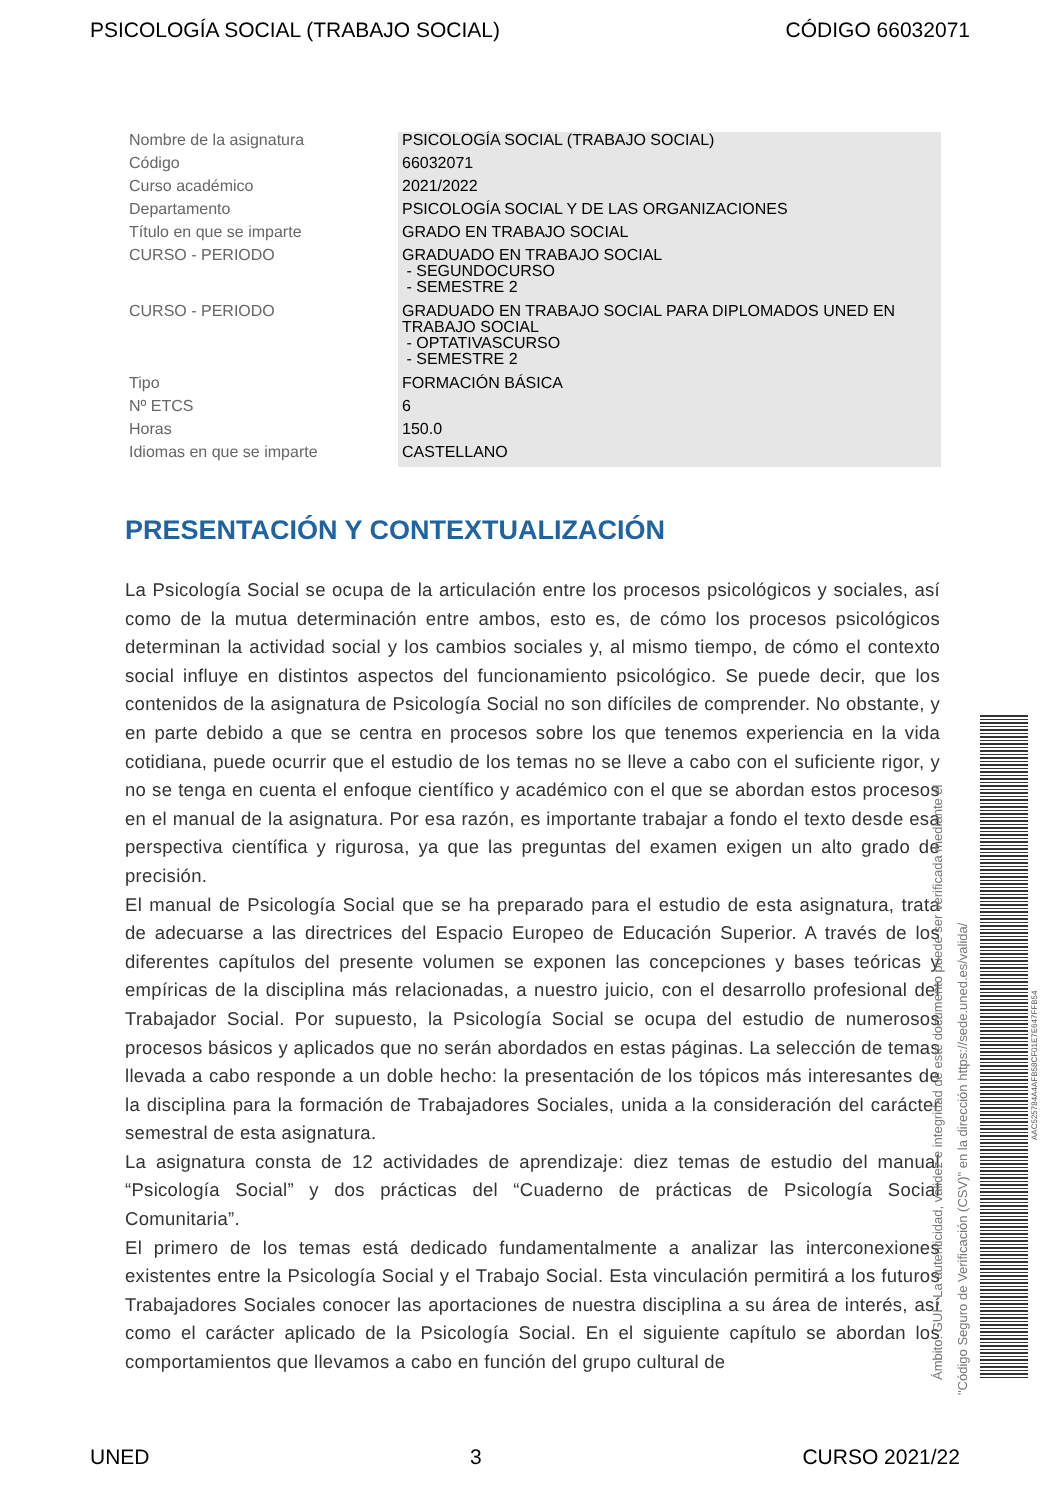PSICOLOGÍA SOCIAL (TRABAJO SOCIAL) CÓDIGO 66032071
| Nombre de la asignatura | PSICOLOGÍA SOCIAL (TRABAJO SOCIAL) |
| Código | 66032071 |
| Curso académico | 2021/2022 |
| Departamento | PSICOLOGÍA SOCIAL Y DE LAS ORGANIZACIONES |
| Título en que se imparte | GRADO EN TRABAJO SOCIAL |
| CURSO - PERIODO | GRADUADO EN TRABAJO SOCIAL - SEGUNDOCURSO - SEMESTRE 2 |
| CURSO - PERIODO | GRADUADO EN TRABAJO SOCIAL PARA DIPLOMADOS UNED EN TRABAJO SOCIAL - OPTATIVASCURSO - SEMESTRE 2 |
| Tipo | FORMACIÓN BÁSICA |
| Nº ETCS | 6 |
| Horas | 150.0 |
| Idiomas en que se imparte | CASTELLANO |
PRESENTACIÓN Y CONTEXTUALIZACIÓN
La Psicología Social se ocupa de la articulación entre los procesos psicológicos y sociales, así como de la mutua determinación entre ambos, esto es, de cómo los procesos psicológicos determinan la actividad social y los cambios sociales y, al mismo tiempo, de cómo el contexto social influye en distintos aspectos del funcionamiento psicológico. Se puede decir, que los contenidos de la asignatura de Psicología Social no son difíciles de comprender. No obstante, y en parte debido a que se centra en procesos sobre los que tenemos experiencia en la vida cotidiana, puede ocurrir que el estudio de los temas no se lleve a cabo con el suficiente rigor, y no se tenga en cuenta el enfoque científico y académico con el que se abordan estos procesos en el manual de la asignatura. Por esa razón, es importante trabajar a fondo el texto desde esa perspectiva científica y rigurosa, ya que las preguntas del examen exigen un alto grado de precisión.
El manual de Psicología Social que se ha preparado para el estudio de esta asignatura, trata de adecuarse a las directrices del Espacio Europeo de Educación Superior. A través de los diferentes capítulos del presente volumen se exponen las concepciones y bases teóricas y empíricas de la disciplina más relacionadas, a nuestro juicio, con el desarrollo profesional del Trabajador Social. Por supuesto, la Psicología Social se ocupa del estudio de numerosos procesos básicos y aplicados que no serán abordados en estas páginas. La selección de temas llevada a cabo responde a un doble hecho: la presentación de los tópicos más interesantes de la disciplina para la formación de Trabajadores Sociales, unida a la consideración del carácter semestral de esta asignatura.
La asignatura consta de 12 actividades de aprendizaje: diez temas de estudio del manual “Psicología Social” y dos prácticas del “Cuaderno de prácticas de Psicología Social Comunitaria”.
El primero de los temas está dedicado fundamentalmente a analizar las interconexiones existentes entre la Psicología Social y el Trabajo Social. Esta vinculación permitirá a los futuros Trabajadores Sociales conocer las aportaciones de nuestra disciplina a su área de interés, así como el carácter aplicado de la Psicología Social. En el siguiente capítulo se abordan los comportamientos que llevamos a cabo en función del grupo cultural de
Ámbito: GUI - La autenticidad, validez e integridad de este documento puede ser verificada mediante el
"Código Seguro de Verificación (CSV)" en la dirección https://sede.uned.es/valida/
AAC525784A4AFB58CF01E7E647FFB54
UNED 3 CURSO 2021/22